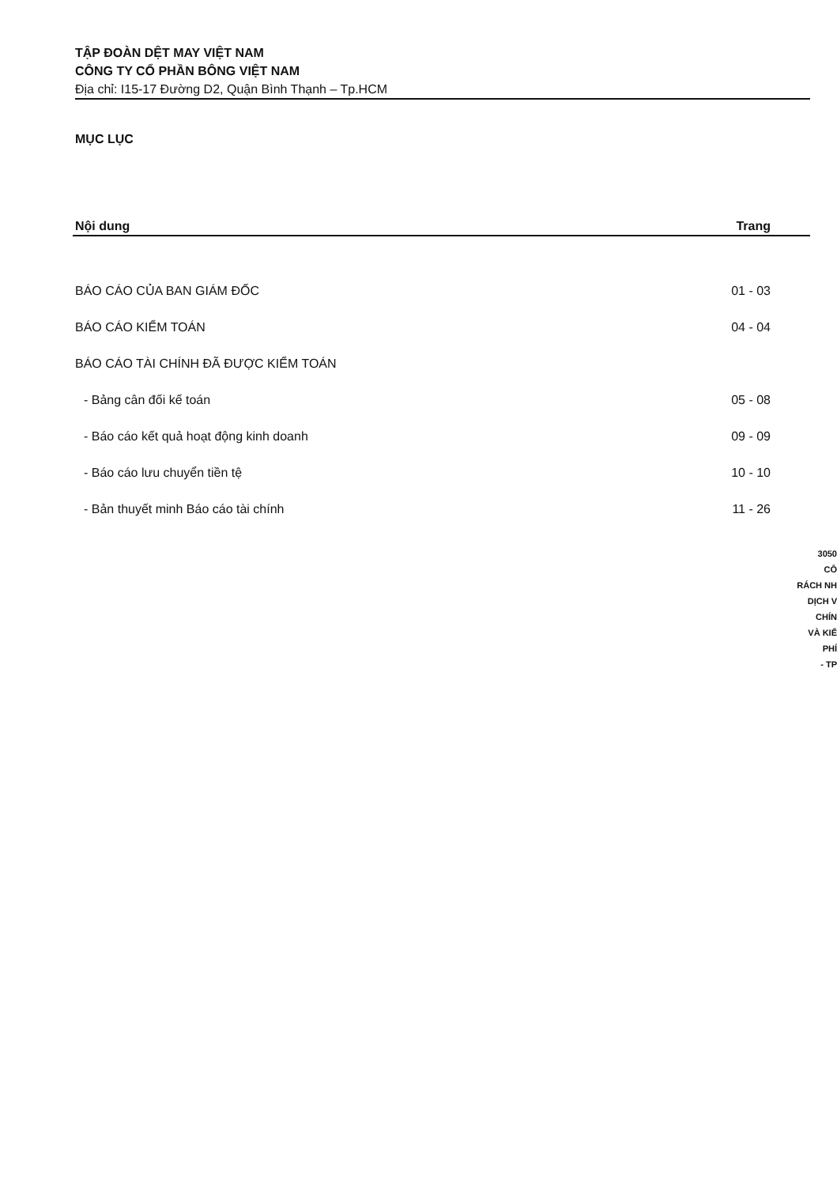TẬP ĐOÀN DỆT MAY VIỆT NAM
CÔNG TY CỔ PHẦN BÔNG VIỆT NAM
Địa chỉ: I15-17 Đường D2, Quận Bình Thạnh – Tp.HCM
MỤC LỤC
| Nội dung | Trang |
| --- | --- |
| BÁO CÁO CỦA BAN GIÁM ĐỐC | 01 - 03 |
| BÁO CÁO KIỂM TOÁN | 04 - 04 |
| BÁO CÁO TÀI CHÍNH ĐÃ ĐƯỢC KIỂM TOÁN | |
| - Bảng cân đối kế toán | 05 - 08 |
| - Báo cáo kết quả hoạt động kinh doanh | 09 - 09 |
| - Báo cáo lưu chuyển tiền tệ | 10 - 10 |
| - Bản thuyết minh Báo cáo tài chính | 11 - 26 |
3050
CÔ
RÁCH NH
DỊCH V
CHÍN
VÀ KIỂ
PHÍ
- TP